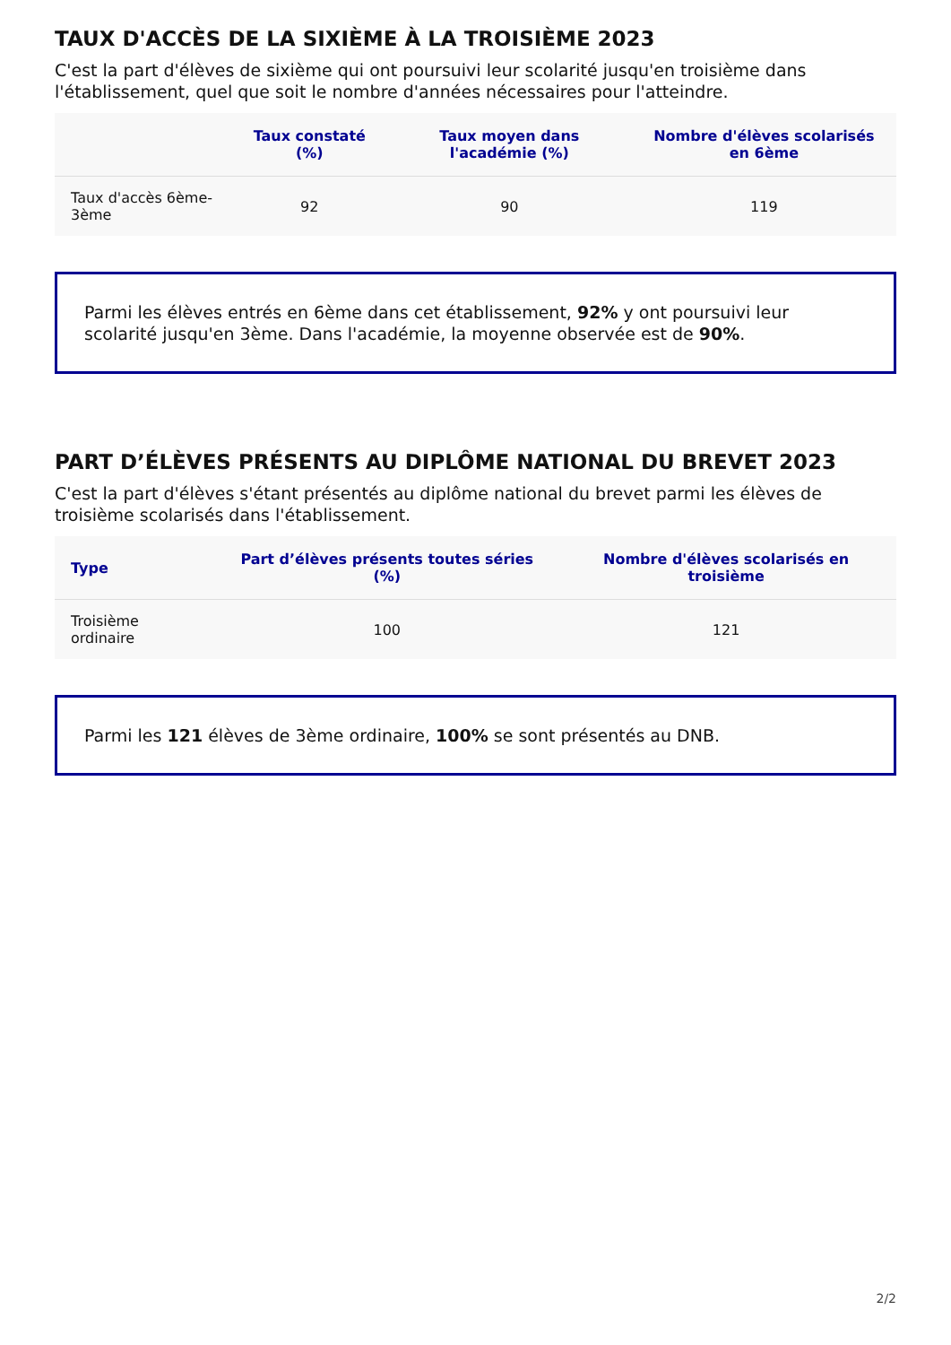TAUX D'ACCÈS DE LA SIXIÈME À LA TROISIÈME 2023
C'est la part d'élèves de sixième qui ont poursuivi leur scolarité jusqu'en troisième dans l'établissement, quel que soit le nombre d'années nécessaires pour l'atteindre.
| | Taux constaté (%) | Taux moyen dans l'académie (%) | Nombre d'élèves scolarisés en 6ème |
| --- | --- | --- | --- |
| Taux d'accès 6ème-3ème | 92 | 90 | 119 |
Parmi les élèves entrés en 6ème dans cet établissement, 92% y ont poursuivi leur scolarité jusqu'en 3ème. Dans l'académie, la moyenne observée est de 90%.
PART D’ÉLÈVES PRÉSENTS AU DIPLÔME NATIONAL DU BREVET 2023
C'est la part d'élèves s'étant présentés au diplôme national du brevet parmi les élèves de troisième scolarisés dans l'établissement.
| Type | Part d’élèves présents toutes séries (%) | Nombre d'élèves scolarisés en troisième |
| --- | --- | --- |
| Troisième ordinaire | 100 | 121 |
Parmi les 121 élèves de 3ème ordinaire, 100% se sont présentés au DNB.
2/2